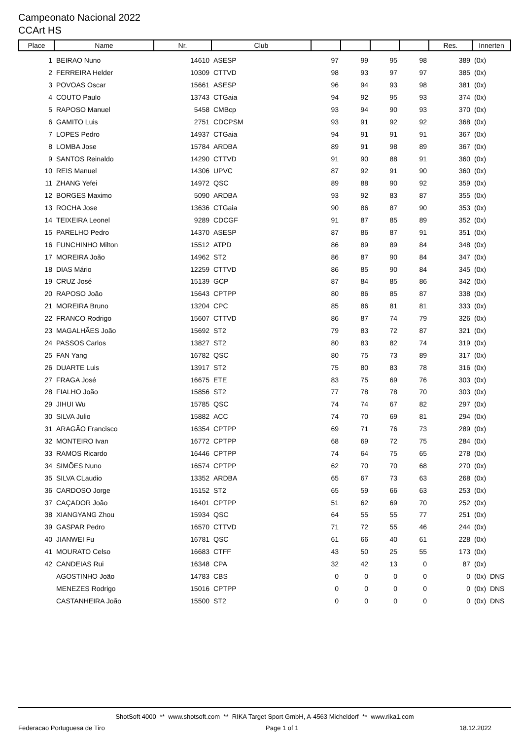Campeonato Nacional 2022
CCArt HS
| Place | Name | Nr. | Club | | | | | Res. | Innerten |
| --- | --- | --- | --- | --- | --- | --- | --- | --- | --- |
| 1 | BEIRAO Nuno | 14610 | ASESP | 97 | 99 | 95 | 98 | 389 | (0x) |
| 2 | FERREIRA Helder | 10309 | CTTVD | 98 | 93 | 97 | 97 | 385 | (0x) |
| 3 | POVOAS Oscar | 15661 | ASESP | 96 | 94 | 93 | 98 | 381 | (0x) |
| 4 | COUTO Paulo | 13743 | CTGaia | 94 | 92 | 95 | 93 | 374 | (0x) |
| 5 | RAPOSO Manuel | 5458 | CMBcp | 93 | 94 | 90 | 93 | 370 | (0x) |
| 6 | GAMITO Luis | 2751 | CDCPSM | 93 | 91 | 92 | 92 | 368 | (0x) |
| 7 | LOPES Pedro | 14937 | CTGaia | 94 | 91 | 91 | 91 | 367 | (0x) |
| 8 | LOMBA Jose | 15784 | ARDBA | 89 | 91 | 98 | 89 | 367 | (0x) |
| 9 | SANTOS Reinaldo | 14290 | CTTVD | 91 | 90 | 88 | 91 | 360 | (0x) |
| 10 | REIS Manuel | 14306 | UPVC | 87 | 92 | 91 | 90 | 360 | (0x) |
| 11 | ZHANG Yefei | 14972 | QSC | 89 | 88 | 90 | 92 | 359 | (0x) |
| 12 | BORGES Maximo | 5090 | ARDBA | 93 | 92 | 83 | 87 | 355 | (0x) |
| 13 | ROCHA Jose | 13636 | CTGaia | 90 | 86 | 87 | 90 | 353 | (0x) |
| 14 | TEIXEIRA Leonel | 9289 | CDCGF | 91 | 87 | 85 | 89 | 352 | (0x) |
| 15 | PARELHO Pedro | 14370 | ASESP | 87 | 86 | 87 | 91 | 351 | (0x) |
| 16 | FUNCHINHO Milton | 15512 | ATPD | 86 | 89 | 89 | 84 | 348 | (0x) |
| 17 | MOREIRA João | 14962 | ST2 | 86 | 87 | 90 | 84 | 347 | (0x) |
| 18 | DIAS Mário | 12259 | CTTVD | 86 | 85 | 90 | 84 | 345 | (0x) |
| 19 | CRUZ José | 15139 | GCP | 87 | 84 | 85 | 86 | 342 | (0x) |
| 20 | RAPOSO João | 15643 | CPTPP | 80 | 86 | 85 | 87 | 338 | (0x) |
| 21 | MOREIRA Bruno | 13204 | CPC | 85 | 86 | 81 | 81 | 333 | (0x) |
| 22 | FRANCO Rodrigo | 15607 | CTTVD | 86 | 87 | 74 | 79 | 326 | (0x) |
| 23 | MAGALHÃES João | 15692 | ST2 | 79 | 83 | 72 | 87 | 321 | (0x) |
| 24 | PASSOS Carlos | 13827 | ST2 | 80 | 83 | 82 | 74 | 319 | (0x) |
| 25 | FAN Yang | 16782 | QSC | 80 | 75 | 73 | 89 | 317 | (0x) |
| 26 | DUARTE Luis | 13917 | ST2 | 75 | 80 | 83 | 78 | 316 | (0x) |
| 27 | FRAGA José | 16675 | ETE | 83 | 75 | 69 | 76 | 303 | (0x) |
| 28 | FIALHO João | 15856 | ST2 | 77 | 78 | 78 | 70 | 303 | (0x) |
| 29 | JIHUI Wu | 15785 | QSC | 74 | 74 | 67 | 82 | 297 | (0x) |
| 30 | SILVA Julio | 15882 | ACC | 74 | 70 | 69 | 81 | 294 | (0x) |
| 31 | ARAGÃO Francisco | 16354 | CPTPP | 69 | 71 | 76 | 73 | 289 | (0x) |
| 32 | MONTEIRO Ivan | 16772 | CPTPP | 68 | 69 | 72 | 75 | 284 | (0x) |
| 33 | RAMOS Ricardo | 16446 | CPTPP | 74 | 64 | 75 | 65 | 278 | (0x) |
| 34 | SIMÕES Nuno | 16574 | CPTPP | 62 | 70 | 70 | 68 | 270 | (0x) |
| 35 | SILVA CLaudio | 13352 | ARDBA | 65 | 67 | 73 | 63 | 268 | (0x) |
| 36 | CARDOSO Jorge | 15152 | ST2 | 65 | 59 | 66 | 63 | 253 | (0x) |
| 37 | CAÇADOR João | 16401 | CPTPP | 51 | 62 | 69 | 70 | 252 | (0x) |
| 38 | XIANGYANG Zhou | 15934 | QSC | 64 | 55 | 55 | 77 | 251 | (0x) |
| 39 | GASPAR Pedro | 16570 | CTTVD | 71 | 72 | 55 | 46 | 244 | (0x) |
| 40 | JIANWEI Fu | 16781 | QSC | 61 | 66 | 40 | 61 | 228 | (0x) |
| 41 | MOURATO Celso | 16683 | CTFF | 43 | 50 | 25 | 55 | 173 | (0x) |
| 42 | CANDEIAS Rui | 16348 | CPA | 32 | 42 | 13 | 0 | 87 | (0x) |
| | AGOSTINHO João | 14783 | CBS | 0 | 0 | 0 | 0 | 0 | (0x) DNS |
| | MENEZES Rodrigo | 15016 | CPTPP | 0 | 0 | 0 | 0 | 0 | (0x) DNS |
| | CASTANHEIRA João | 15500 | ST2 | 0 | 0 | 0 | 0 | 0 | (0x) DNS |
ShotSoft 4000 ** www.shotsoft.com ** RIKA Target Sport GmbH, A-4563 Micheldorf ** www.rika1.com
Federacao Portuguesa de Tiro Page 1 of 1 18.12.2022